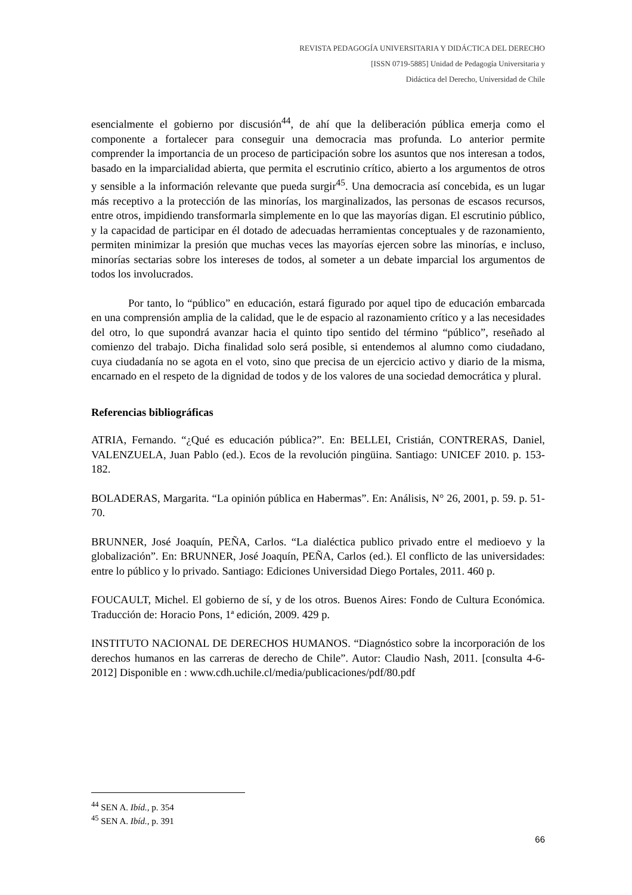REVISTA PEDAGOGÍA UNIVERSITARIA Y DIDÁCTICA DEL DERECHO
[ISSN 0719-5885] Unidad de Pedagogía Universitaria y
Didáctica del Derecho, Universidad de Chile
esencialmente el gobierno por discusión<sup>44</sup>, de ahí que la deliberación pública emerja como el componente a fortalecer para conseguir una democracia mas profunda. Lo anterior permite comprender la importancia de un proceso de participación sobre los asuntos que nos interesan a todos, basado en la imparcialidad abierta, que permita el escrutinio crítico, abierto a los argumentos de otros y sensible a la información relevante que pueda surgir<sup>45</sup>. Una democracia así concebida, es un lugar más receptivo a la protección de las minorías, los marginalizados, las personas de escasos recursos, entre otros, impidiendo transformarla simplemente en lo que las mayorías digan. El escrutinio público, y la capacidad de participar en él dotado de adecuadas herramientas conceptuales y de razonamiento, permiten minimizar la presión que muchas veces las mayorías ejercen sobre las minorías, e incluso, minorías sectarias sobre los intereses de todos, al someter a un debate imparcial los argumentos de todos los involucrados.
Por tanto, lo “público” en educación, estará figurado por aquel tipo de educación embarcada en una comprensión amplia de la calidad, que le de espacio al razonamiento crítico y a las necesidades del otro, lo que supondrá avanzar hacia el quinto tipo sentido del término “público”, reseñado al comienzo del trabajo. Dicha finalidad solo será posible, si entendemos al alumno como ciudadano, cuya ciudadanía no se agota en el voto, sino que precisa de un ejercicio activo y diario de la misma, encarnado en el respeto de la dignidad de todos y de los valores de una sociedad democrática y plural.
Referencias bibliográficas
ATRIA, Fernando. “¿Qué es educación pública?”. En: BELLEI, Cristián, CONTRERAS, Daniel, VALENZUELA, Juan Pablo (ed.). Ecos de la revolución pingüina. Santiago: UNICEF 2010. p. 153-182.
BOLADERAS, Margarita. “La opinión pública en Habermas”. En: Análisis, N° 26, 2001, p. 59. p. 51-70.
BRUNNER, José Joaquín, PEÑA, Carlos. “La dialéctica publico privado entre el medioevo y la globalización”. En: BRUNNER, José Joaquín, PEÑA, Carlos (ed.). El conflicto de las universidades: entre lo público y lo privado. Santiago: Ediciones Universidad Diego Portales, 2011. 460 p.
FOUCAULT, Michel. El gobierno de sí, y de los otros. Buenos Aires: Fondo de Cultura Económica. Traducción de: Horacio Pons, 1ª edición, 2009. 429 p.
INSTITUTO NACIONAL DE DERECHOS HUMANOS. “Diagnóstico sobre la incorporación de los derechos humanos en las carreras de derecho de Chile”. Autor: Claudio Nash, 2011. [consulta 4-6-2012] Disponible en : www.cdh.uchile.cl/media/publicaciones/pdf/80.pdf
<sup>44</sup> SEN A. Ibíd., p. 354
<sup>45</sup> SEN A. Ibíd., p. 391
66